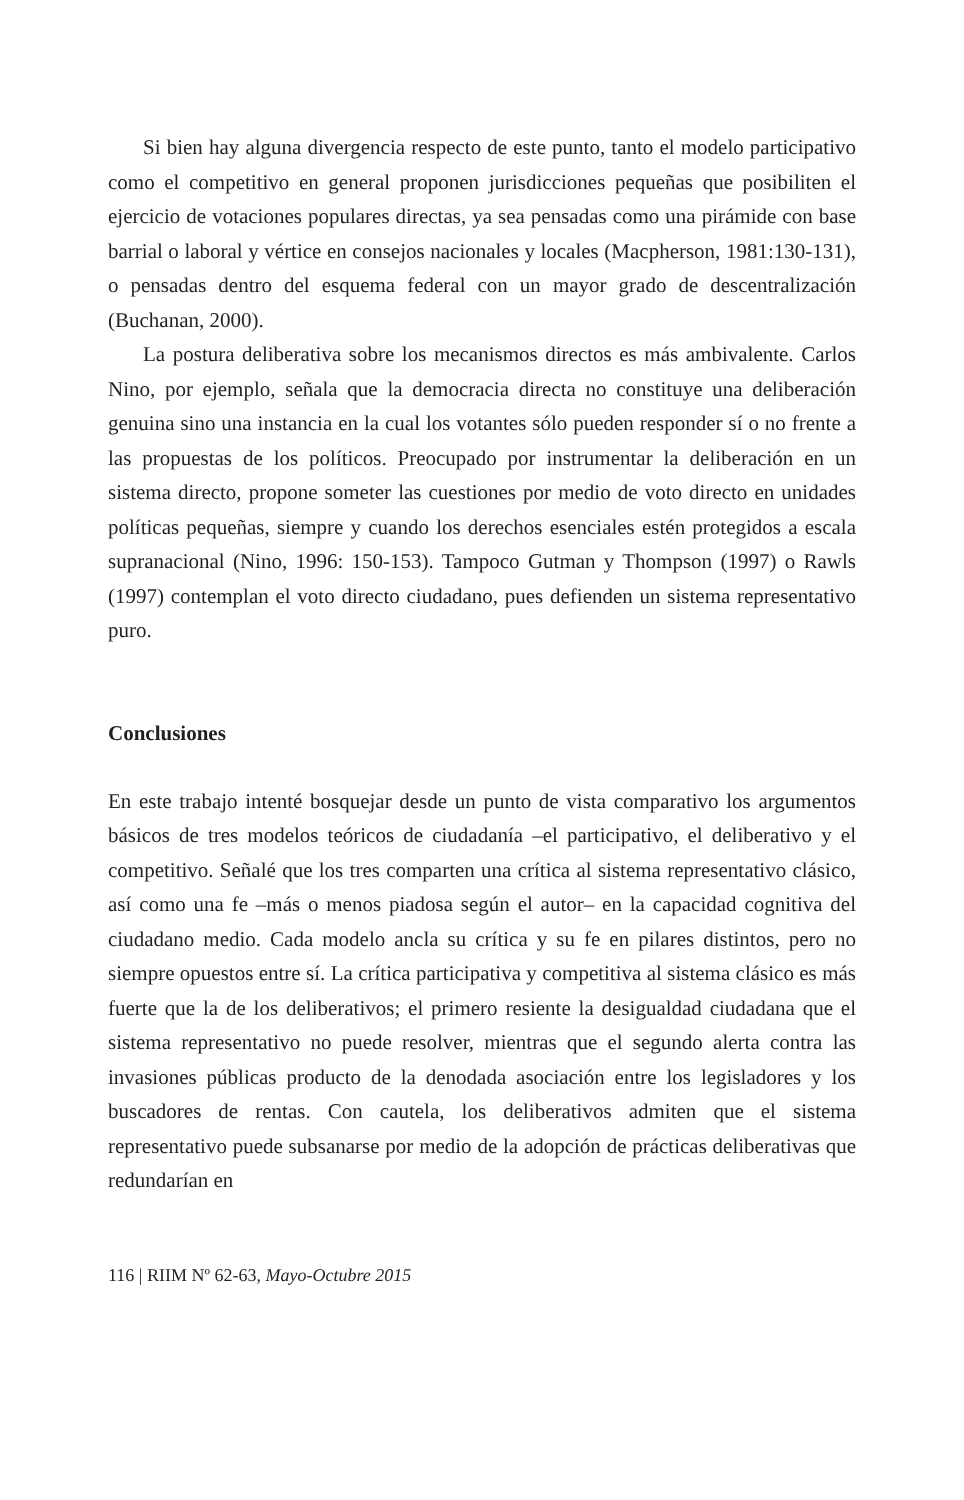Si bien hay alguna divergencia respecto de este punto, tanto el modelo participativo como el competitivo en general proponen jurisdicciones pequeñas que posibiliten el ejercicio de votaciones populares directas, ya sea pensadas como una pirámide con base barrial o laboral y vértice en consejos nacionales y locales (Macpherson, 1981:130-131), o pensadas dentro del esquema federal con un mayor grado de descentralización (Buchanan, 2000).
La postura deliberativa sobre los mecanismos directos es más ambivalente. Carlos Nino, por ejemplo, señala que la democracia directa no constituye una deliberación genuina sino una instancia en la cual los votantes sólo pueden responder sí o no frente a las propuestas de los políticos. Preocupado por instrumentar la deliberación en un sistema directo, propone someter las cuestiones por medio de voto directo en unidades políticas pequeñas, siempre y cuando los derechos esenciales estén protegidos a escala supranacional (Nino, 1996: 150-153). Tampoco Gutman y Thompson (1997) o Rawls (1997) contemplan el voto directo ciudadano, pues defienden un sistema representativo puro.
Conclusiones
En este trabajo intenté bosquejar desde un punto de vista comparativo los argumentos básicos de tres modelos teóricos de ciudadanía –el participativo, el deliberativo y el competitivo. Señalé que los tres comparten una crítica al sistema representativo clásico, así como una fe –más o menos piadosa según el autor– en la capacidad cognitiva del ciudadano medio. Cada modelo ancla su crítica y su fe en pilares distintos, pero no siempre opuestos entre sí. La crítica participativa y competitiva al sistema clásico es más fuerte que la de los deliberativos; el primero resiente la desigualdad ciudadana que el sistema representativo no puede resolver, mientras que el segundo alerta contra las invasiones públicas producto de la denodada asociación entre los legisladores y los buscadores de rentas. Con cautela, los deliberativos admiten que el sistema representativo puede subsanarse por medio de la adopción de prácticas deliberativas que redundarían en
116 | RIIM Nº 62-63, Mayo-Octubre 2015